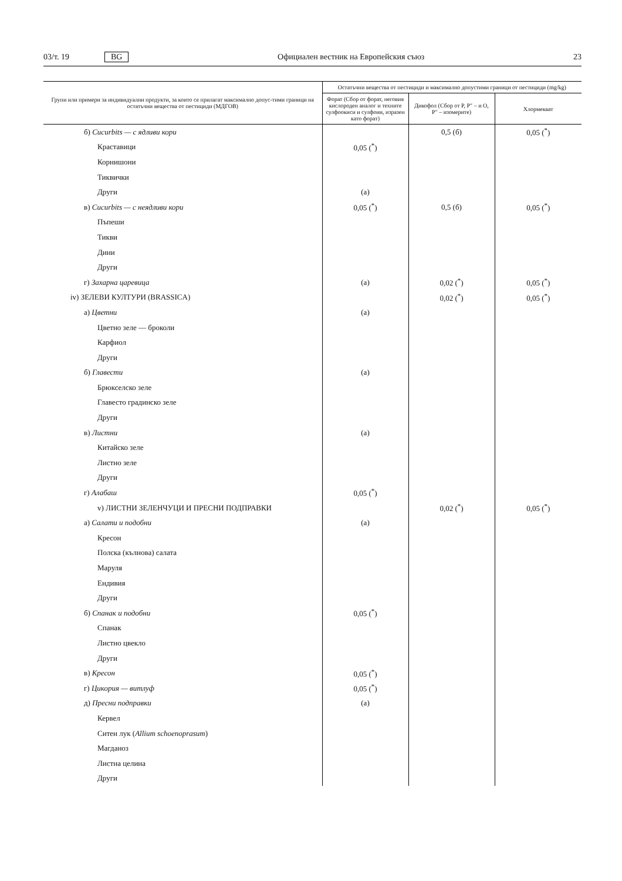03/т. 19 BG Официален вестник на Европейския съюз 23
| Групи или примери за индивидуални продукти, за които се прилагат максимално допус-тими граници на остатъчни вещества от пестициди (МДГОВ) | Остатъчни вещества от пестициди и максимално допустими граници от пестициди (mg/kg) | | |
| --- | --- | --- | --- |
| | Форат (Сбор от форат, неговия кислороден аналог и техните сулфоокиси и сулфоии, изразен като форат) | Дикофол (Сбор от P, P″ – и O, P″ – изомерите) | Хлормекват |
| б) Cucurbits — с ядливи кори | | 0,5 (б) | 0,05 (<sup>*</sup>) |
| Краставици | 0,05 (<sup>*</sup>) | | |
| Корнишони | | | |
| Тиквички | | | |
| Други | (а) | | |
| в) Cucurbits — с неядливи кори | 0,05 (<sup>*</sup>) | 0,5 (б) | 0,05 (<sup>*</sup>) |
| Пъпеши | | | |
| Тикви | | | |
| Дини | | | |
| Други | | | |
| г) Захарна царевица | (а) | 0,02 (<sup>*</sup>) | 0,05 (<sup>*</sup>) |
| iv) ЗЕЛЕВИ КУЛТУРИ (BRASSICA) | | 0,02 (<sup>*</sup>) | 0,05 (<sup>*</sup>) |
| а) Цветни | (а) | | |
| Цветно зеле — броколи | | | |
| Карфиол | | | |
| Други | | | |
| б) Главести | (а) | | |
| Брюкселско зеле | | | |
| Главесто градинско зеле | | | |
| Други | | | |
| в) Листни | (а) | | |
| Китайско зеле | | | |
| Листно зеле | | | |
| Други | | | |
| г) Алабаш | 0,05 (<sup>*</sup>) | | |
| v) ЛИСТНИ ЗЕЛЕНЧУЦИ И ПРЕСНИ ПОДПРАВКИ | | 0,02 (<sup>*</sup>) | 0,05 (<sup>*</sup>) |
| а) Салати и подобни | (а) | | |
| Кресон | | | |
| Полска (кълнова) салата | | | |
| Маруля | | | |
| Ендивия | | | |
| Други | | | |
| б) Спанак и подобни | 0,05 (<sup>*</sup>) | | |
| Спанак | | | |
| Листно цвекло | | | |
| Други | | | |
| в) Кресон | 0,05 (<sup>*</sup>) | | |
| г) Цикория — витлуф | 0,05 (<sup>*</sup>) | | |
| д) Пресни подправки | (а) | | |
| Кервел | | | |
| Ситен лук ( Allium schoenoprasum ) | | | |
| Магданоз | | | |
| Листна целина | | | |
| Други | | | |